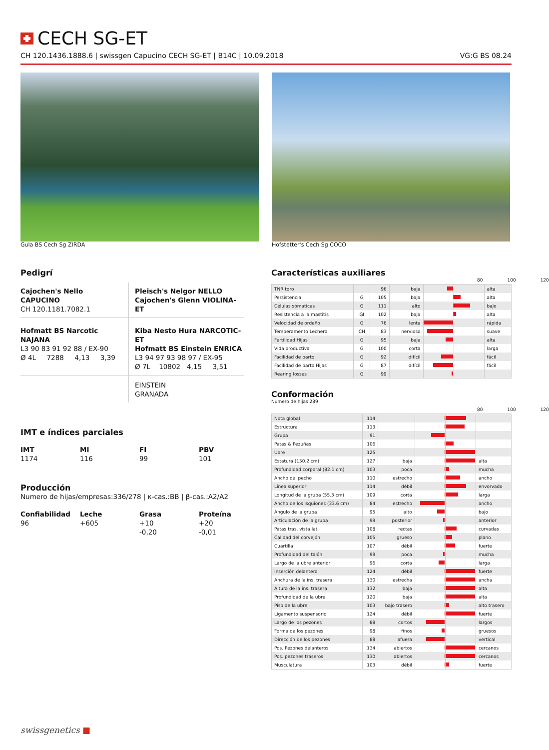CECH SG-ET
CH 120.1436.1888.6 | swissgen Capucino CECH SG-ET | B14C | 10.09.2018 VG:G BS 08.24
Gula BS Cech Sg ZIRDA Hofstetter's Cech Sg COCO
Pedigrí
Cajochen's Nello CAPUCINO
CH 120.1181.7082.1
Pleisch's Nelgor NELLO
Cajochen's Glenn VIOLINA-ET
Hofmatt BS Narcotic NAJANA
L3 90 83 91 92 88 / EX-90
Ø 4L 7288 4,13 3,39
Kiba Nesto Hura NARCOTIC-ET
Hofmatt BS Einstein ENRICA
L3 94 97 93 98 97 / EX-95
Ø 7L 10802 4,15 3,51
EINSTEIN
GRANADA
IMT e índices parciales
IMT
1174
MI
116
FI
99
PBV
101
Producción
Numero de hijas/empresas:336/278 | κ-cas.:BB | β-cas.:A2/A2
Confiabilidad
96
Leche
+605
Grasa
+10
-0,20
Proteína
+20
-0,01
Características auxiliares
80 100 120
| TNR toro | | 96 | baja | | alta |
| Persistencia | G | 105 | baja | | alta |
| Células sómaticas | G | 111 | alto | | bajo |
| Resistencia a la mastitis | GI | 102 | baja | | alta |
| Velocidad de ordeño | G | 76 | lenta | | rápida |
| Temperamento Lechero | CH | 83 | nervioso | | suave |
| Fertilidad Hijas | G | 95 | baja | | alta |
| Vida productiva | G | 100 | corta | | larga |
| Facilidad de parto | G | 92 | difícil | | fácil |
| Facilidad de parto Hijas | G | 87 | difícil | | fácil |
| Rearing losses | G | 99 | | | |
Conformación
Numero de hijas 289
80 100 120
| Nota global | 114 | | | |
| Estructura | 113 | | | |
| Grupa | 91 | | | |
| Patas & Pezuñas | 106 | | | |
| Ubre | 125 | | | |
| Estatura (150.2 cm) | 127 | baja | | alta |
| Profundidad corporal (82.1 cm) | 103 | poca | | mucha |
| Ancho del pecho | 110 | estrecho | | ancho |
| Línea superior | 114 | débil | | envorvado |
| Longitud de la grupa (55.3 cm) | 109 | corta | | larga |
| Ancho de los isquiones (33.6 cm) | 84 | estrecho | | ancho |
| Ángulo de la grupa | 95 | alto | | bajo |
| Articulación de la grupa | 99 | posterior | | anterior |
| Patas tras. vista lat. | 108 | rectas | | curvadas |
| Calidad del corvejón | 105 | grueso | | plano |
| Cuartilla | 107 | débil | | fuerte |
| Profundidad del talón | 99 | poca | | mucha |
| Largo de la ubre anterior | 96 | corta | | larga |
| Inserción delantera | 124 | débil | | fuerte |
| Anchura de la ins. trasera | 130 | estrecha | | ancha |
| Altura de la ins. trasera | 132 | baja | | alta |
| Profundidad de la ubre | 120 | baja | | alta |
| Piso de la ubre | 103 | bajo trasero | | alto trasero |
| Ligamento suspensorio | 124 | débil | | fuerte |
| Largo de los pezones | 88 | cortos | | largos |
| Forma de los pezones | 98 | finos | | gruesos |
| Dirección de los pezones | 88 | afuera | | vertical |
| Pos. Pezones delanteros | 134 | abiertos | | cercanos |
| Pos. pezones traseros | 130 | abiertos | | cercanos |
| Musculatura | 103 | débil | | fuerte |
swissgenetics ■